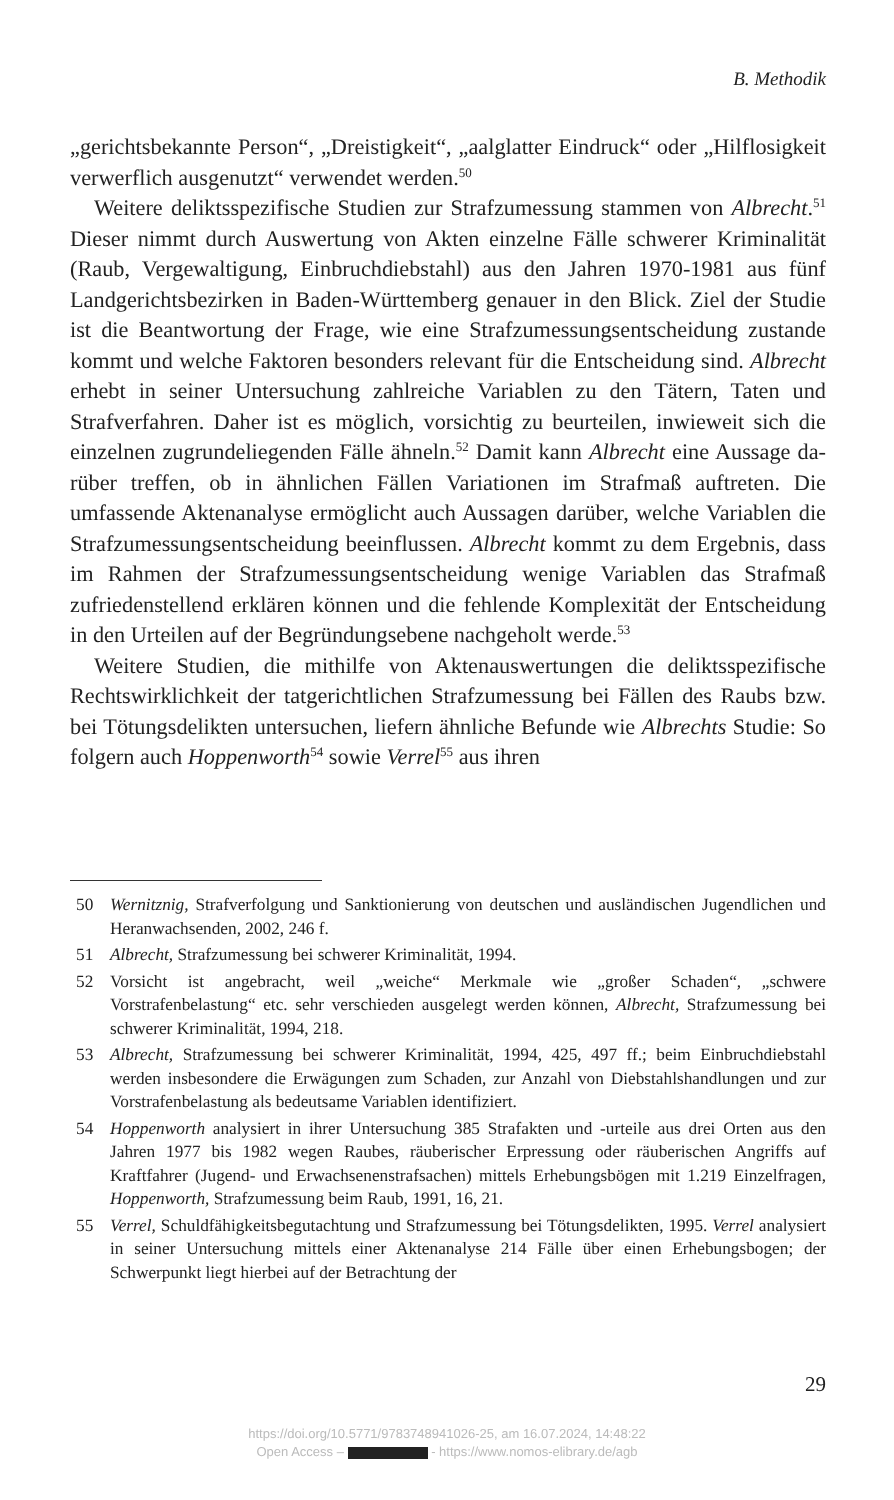B. Methodik
„gerichtsbekannte Person“, „Dreistigkeit“, „aalglatter Eindruck“ oder „Hilf­losigkeit verwerflich ausgenutzt“ verwendet werden.<sup>50</sup>
Weitere deliktsspezifische Studien zur Strafzumessung stammen von Albrecht.<sup>51</sup> Dieser nimmt durch Auswertung von Akten einzelne Fälle schwerer Kriminalität (Raub, Vergewaltigung, Einbruchdiebstahl) aus den Jahren 1970-1981 aus fünf Landgerichtsbezirken in Baden-Württemberg genauer in den Blick. Ziel der Studie ist die Beantwortung der Frage, wie eine Strafzumessungsentscheidung zustande kommt und welche Faktoren besonders relevant für die Entscheidung sind. Albrecht erhebt in seiner Un­tersuchung zahlreiche Variablen zu den Tätern, Taten und Strafverfahren. Daher ist es möglich, vorsichtig zu beurteilen, inwieweit sich die einzelnen zugrundeliegenden Fälle ähneln.<sup>52</sup> Damit kann Albrecht eine Aussage da­rüber treffen, ob in ähnlichen Fällen Variationen im Strafmaß auftreten. Die umfassende Aktenanalyse ermöglicht auch Aussagen darüber, welche Variablen die Strafzumessungsentscheidung beeinflussen. Albrecht kommt zu dem Ergebnis, dass im Rahmen der Strafzumessungsentscheidung we­nige Variablen das Strafmaß zufriedenstellend erklären können und die fehlende Komplexität der Entscheidung in den Urteilen auf der Begrün­dungsebene nachgeholt werde.<sup>53</sup>
Weitere Studien, die mithilfe von Aktenauswertungen die deliktsspezifi­sche Rechtswirklichkeit der tatgerichtlichen Strafzumessung bei Fällen des Raubs bzw. bei Tötungsdelikten untersuchen, liefern ähnliche Befunde wie Albrechts Studie: So folgern auch Hoppenworth<sup>54</sup> sowie Verrel<sup>55</sup> aus ihren
50 Wernitznig, Strafverfolgung und Sanktionierung von deutschen und ausländischen Jugendlichen und Heranwachsenden, 2002, 246 f.
51 Albrecht, Strafzumessung bei schwerer Kriminalität, 1994.
52 Vorsicht ist angebracht, weil „weiche“ Merkmale wie „großer Schaden“, „schwere Vorstrafenbelastung“ etc. sehr verschieden ausgelegt werden können, Albrecht, Straf­zumessung bei schwerer Kriminalität, 1994, 218.
53 Albrecht, Strafzumessung bei schwerer Kriminalität, 1994, 425, 497 ff.; beim Ein­bruchdiebstahl werden insbesondere die Erwägungen zum Schaden, zur Anzahl von Diebstahlshandlungen und zur Vorstrafenbelastung als bedeutsame Variablen identi­fiziert.
54 Hoppenworth analysiert in ihrer Untersuchung 385 Strafakten und -urteile aus drei Orten aus den Jahren 1977 bis 1982 wegen Raubes, räuberischer Erpressung oder räuberischen Angriffs auf Kraftfahrer (Jugend- und Erwachsenenstrafsachen) mittels Erhebungsbögen mit 1.219 Einzelfragen, Hoppenworth, Strafzumessung beim Raub, 1991, 16, 21.
55 Verrel, Schuldfähigkeitsbegutachtung und Strafzumessung bei Tötungsdelikten, 1995. Verrel analysiert in seiner Untersuchung mittels einer Aktenanalyse 214 Fälle über einen Erhebungsbogen; der Schwerpunkt liegt hierbei auf der Betrachtung der
29
https://doi.org/10.5771/9783748941026-25, am 16.07.2024, 14:48:22
Open Access – - https://www.nomos-elibrary.de/agb